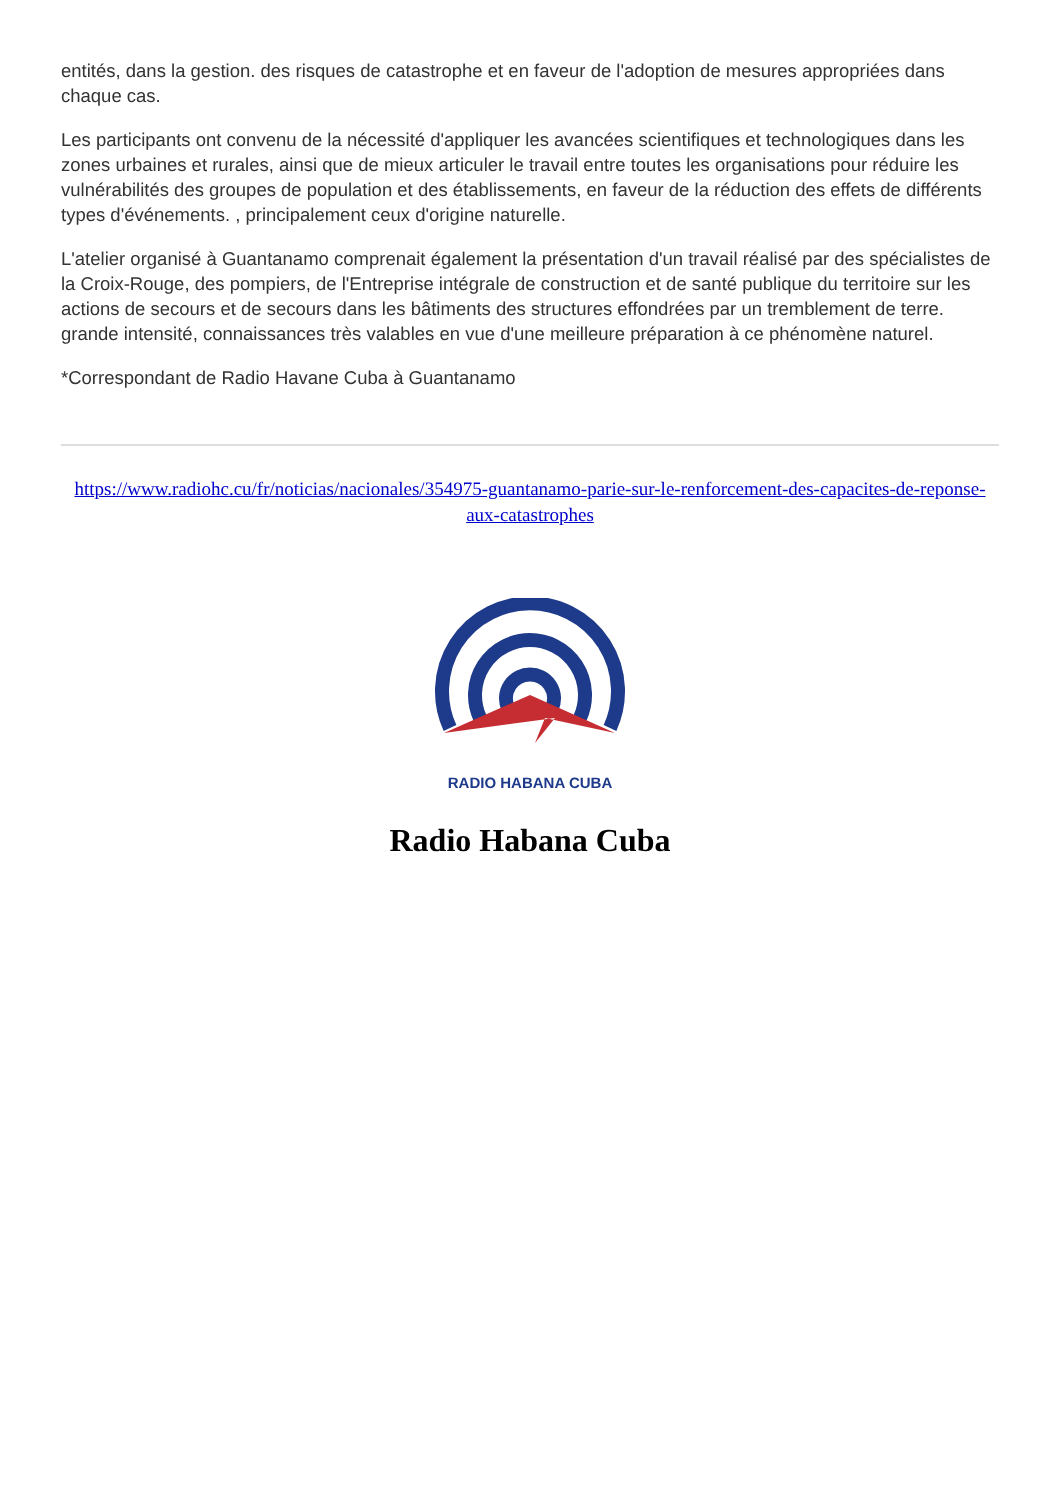entités, dans la gestion. des risques de catastrophe et en faveur de l'adoption de mesures appropriées dans chaque cas.
Les participants ont convenu de la nécessité d'appliquer les avancées scientifiques et technologiques dans les zones urbaines et rurales, ainsi que de mieux articuler le travail entre toutes les organisations pour réduire les vulnérabilités des groupes de population et des établissements, en faveur de la réduction des effets de différents types d'événements. , principalement ceux d'origine naturelle.
L'atelier organisé à Guantanamo comprenait également la présentation d'un travail réalisé par des spécialistes de la Croix-Rouge, des pompiers, de l'Entreprise intégrale de construction et de santé publique du territoire sur les actions de secours et de secours dans les bâtiments des structures effondrées par un tremblement de terre. grande intensité, connaissances très valables en vue d'une meilleure préparation à ce phénomène naturel.
*Correspondant de Radio Havane Cuba à Guantanamo
https://www.radiohc.cu/fr/noticias/nacionales/354975-guantanamo-parie-sur-le-renforcement-des-capacites-de-reponse-aux-catastrophes
RADIO HABANA CUBA
Radio Habana Cuba